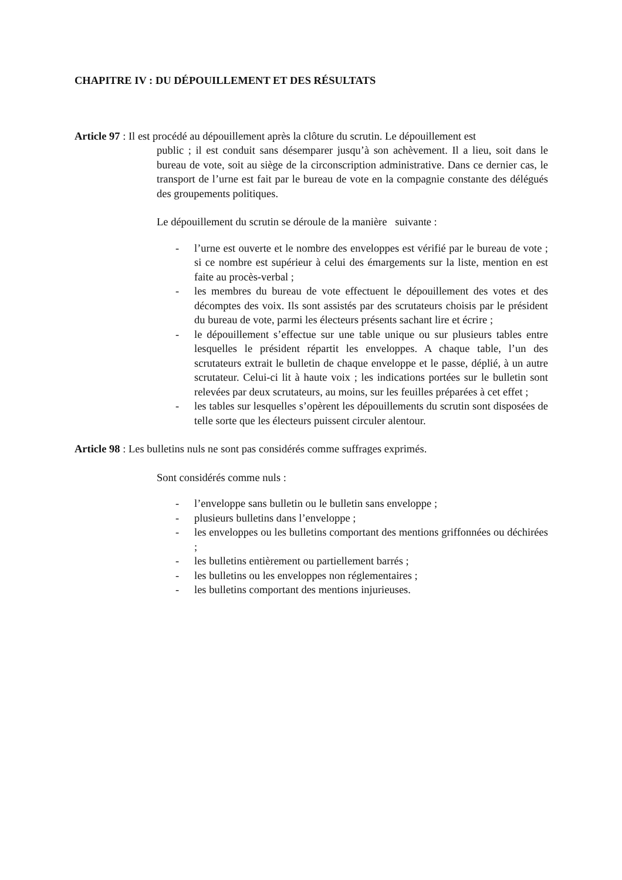CHAPITRE IV : DU DÉPOUILLEMENT ET DES RÉSULTATS
Article 97 : Il est procédé au dépouillement après la clôture du scrutin. Le dépouillement est
public ; il est conduit sans désemparer jusqu’à son achèvement. Il a lieu, soit dans le bureau de vote, soit au siège de la circonscription administrative. Dans ce dernier cas, le transport de l’urne est fait par le bureau de vote en la compagnie constante des délégués des groupements politiques.
Le dépouillement du scrutin se déroule de la manière suivante :
- l’urne est ouverte et le nombre des enveloppes est vérifié par le bureau de vote ; si ce nombre est supérieur à celui des émargements sur la liste, mention en est faite au procès-verbal ;
- les membres du bureau de vote effectuent le dépouillement des votes et des décomptes des voix. Ils sont assistés par des scrutateurs choisis par le président du bureau de vote, parmi les électeurs présents sachant lire et écrire ;
- le dépouillement s’effectue sur une table unique ou sur plusieurs tables entre lesquelles le président répartit les enveloppes. A chaque table, l’un des scrutateurs extrait le bulletin de chaque enveloppe et le passe, déplié, à un autre scrutateur. Celui-ci lit à haute voix ; les indications portées sur le bulletin sont relevées par deux scrutateurs, au moins, sur les feuilles préparées à cet effet ;
- les tables sur lesquelles s’opèrent les dépouillements du scrutin sont disposées de telle sorte que les électeurs puissent circuler alentour.
Article 98 : Les bulletins nuls ne sont pas considérés comme suffrages exprimés.
Sont considérés comme nuls :
- l’enveloppe sans bulletin ou le bulletin sans enveloppe ;
- plusieurs bulletins dans l’enveloppe ;
- les enveloppes ou les bulletins comportant des mentions griffonnées ou déchirées ;
- les bulletins entièrement ou partiellement barrés ;
- les bulletins ou les enveloppes non réglementaires ;
- les bulletins comportant des mentions injurieuses.